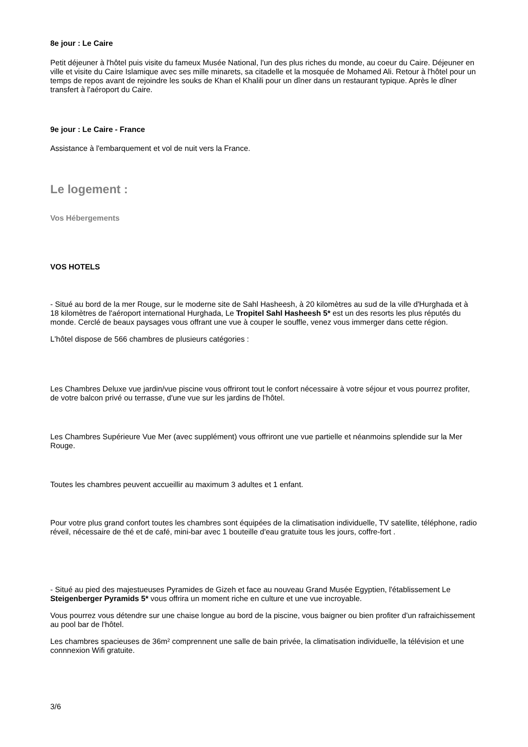8e jour : Le Caire
Petit déjeuner à l'hôtel puis visite du fameux Musée National, l'un des plus riches du monde, au coeur du Caire. Déjeuner en ville et visite du Caire Islamique avec ses mille minarets, sa citadelle et la mosquée de Mohamed Ali. Retour à l'hôtel pour un temps de repos avant de rejoindre les souks de Khan el Khalili pour un dîner dans un restaurant typique. Après le dîner transfert à l'aéroport du Caire.
9e jour : Le Caire - France
Assistance à l'embarquement et vol de nuit vers la France.
Le logement :
Vos Hébergements
VOS HOTELS
- Situé au bord de la mer Rouge, sur le moderne site de Sahl Hasheesh, à 20 kilomètres au sud de la ville d'Hurghada et à 18 kilomètres de l'aéroport international Hurghada, Le Tropitel Sahl Hasheesh 5* est un des resorts les plus réputés du monde. Cerclé de beaux paysages vous offrant une vue à couper le souffle, venez vous immerger dans cette région.
L'hôtel dispose de 566 chambres de plusieurs catégories :
Les Chambres Deluxe vue jardin/vue piscine vous offriront tout le confort nécessaire à votre séjour et vous pourrez profiter, de votre balcon privé ou terrasse, d'une vue sur les jardins de l'hôtel.
Les Chambres Supérieure Vue Mer (avec supplément) vous offriront une vue partielle et néanmoins splendide sur la Mer Rouge.
Toutes les chambres peuvent accueillir au maximum 3 adultes et 1 enfant.
Pour votre plus grand confort toutes les chambres sont équipées de la climatisation individuelle, TV satellite, téléphone, radio réveil, nécessaire de thé et de café, mini-bar avec 1 bouteille d'eau gratuite tous les jours, coffre-fort .
- Situé au pied des majestueuses Pyramides de Gizeh et face au nouveau Grand Musée Egyptien, l'établissement Le Steigenberger Pyramids 5* vous offrira un moment riche en culture et une vue incroyable.
Vous pourrez vous détendre sur une chaise longue au bord de la piscine, vous baigner ou bien profiter d'un rafraichissement au pool bar de l'hôtel.
Les chambres spacieuses de 36m² comprennent une salle de bain privée, la climatisation individuelle, la télévision et une connnexion Wifi gratuite.
3/6